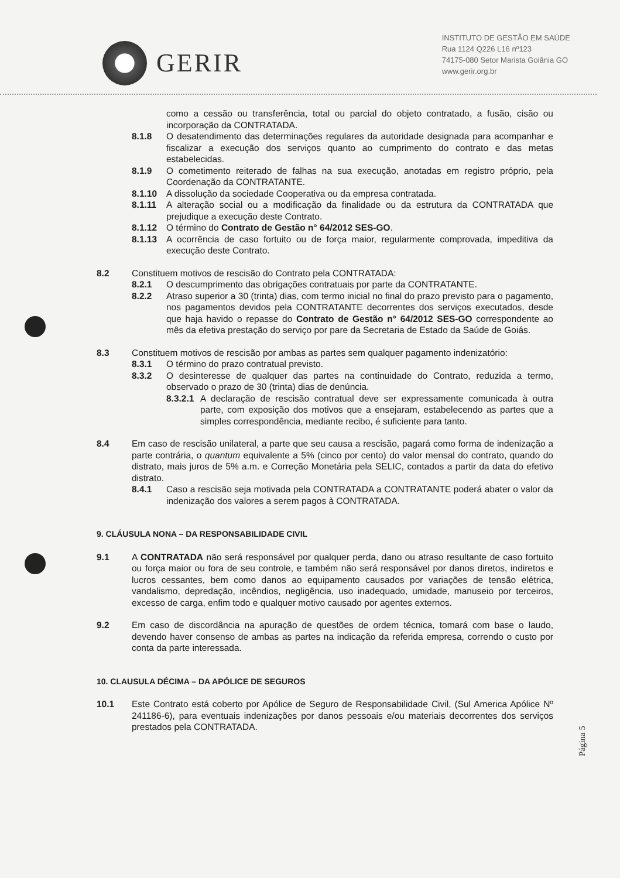GERIR
INSTITUTO DE GESTÃO EM SAÚDE
Rua 1124 Q226 L16 nº123
74175-080 Setor Marista Goiânia GO
www.gerir.org.br
como a cessão ou transferência, total ou parcial do objeto contratado, a fusão, cisão ou incorporação da CONTRATADA.
8.1.8 O desatendimento das determinações regulares da autoridade designada para acompanhar e fiscalizar a execução dos serviços quanto ao cumprimento do contrato e das metas estabelecidas.
8.1.9 O cometimento reiterado de falhas na sua execução, anotadas em registro próprio, pela Coordenação da CONTRATANTE.
8.1.10 A dissolução da sociedade Cooperativa ou da empresa contratada.
8.1.11 A alteração social ou a modificação da finalidade ou da estrutura da CONTRATADA que prejudique a execução deste Contrato.
8.1.12 O término do Contrato de Gestão n° 64/2012 SES-GO.
8.1.13 A ocorrência de caso fortuito ou de força maior, regularmente comprovada, impeditiva da execução deste Contrato.
8.2 Constituem motivos de rescisão do Contrato pela CONTRATADA:
8.2.1 O descumprimento das obrigações contratuais por parte da CONTRATANTE.
8.2.2 Atraso superior a 30 (trinta) dias, com termo inicial no final do prazo previsto para o pagamento, nos pagamentos devidos pela CONTRATANTE decorrentes dos serviços executados, desde que haja havido o repasse do Contrato de Gestão n° 64/2012 SES-GO correspondente ao mês da efetiva prestação do serviço por pare da Secretaria de Estado da Saúde de Goiás.
8.3 Constituem motivos de rescisão por ambas as partes sem qualquer pagamento indenizatório:
8.3.1 O término do prazo contratual previsto.
8.3.2 O desinteresse de qualquer das partes na continuidade do Contrato, reduzida a termo, observado o prazo de 30 (trinta) dias de denúncia.
8.3.2.1
A declaração de rescisão contratual deve ser expressamente comunicada à outra parte, com exposição dos motivos que a ensejaram, estabelecendo as partes que a simples correspondência, mediante recibo, é suficiente para tanto.
8.4 Em caso de rescisão unilateral, a parte que seu causa a rescisão, pagará como forma de indenização a parte contrária, o quantum equivalente a 5% (cinco por cento) do valor mensal do contrato, quando do distrato, mais juros de 5% a.m. e Correção Monetária pela SELIC, contados a partir da data do efetivo distrato.
8.4.1 Caso a rescisão seja motivada pela CONTRATADA a CONTRATANTE poderá abater o valor da indenização dos valores a serem pagos à CONTRATADA.
9. CLÁUSULA NONA – DA RESPONSABILIDADE CIVIL
9.1 A CONTRATADA não será responsável por qualquer perda, dano ou atraso resultante de caso fortuito ou força maior ou fora de seu controle, e também não será responsável por danos diretos, indiretos e lucros cessantes, bem como danos ao equipamento causados por variações de tensão elétrica, vandalismo, depredação, incêndios, negligência, uso inadequado, umidade, manuseio por terceiros, excesso de carga, enfim todo e qualquer motivo causado por agentes externos.
9.2 Em caso de discordância na apuração de questões de ordem técnica, tomará com base o laudo, devendo haver consenso de ambas as partes na indicação da referida empresa, correndo o custo por conta da parte interessada.
10. CLAUSULA DÉCIMA – DA APÓLICE DE SEGUROS
10.1 Este Contrato está coberto por Apólice de Seguro de Responsabilidade Civil, (Sul America Apólice Nº 241186-6), para eventuais indenizações por danos pessoais e/ou materiais decorrentes dos serviços prestados pela CONTRATADA.
Página 5